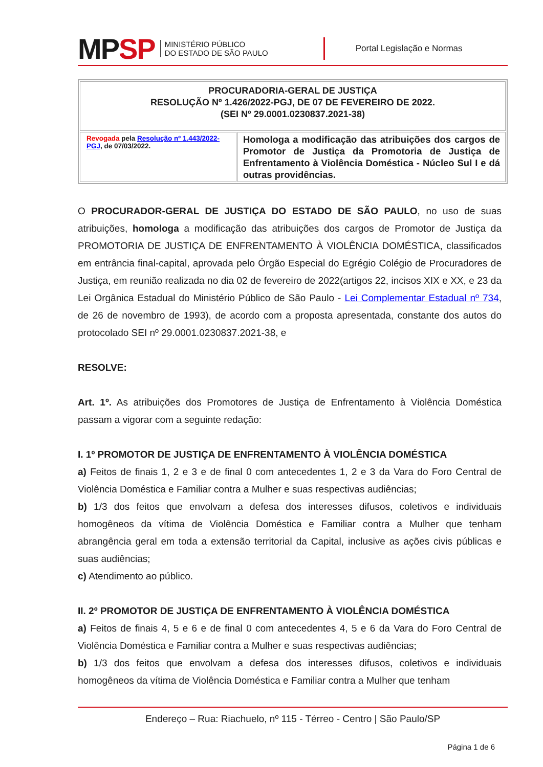MPSP
MINISTÉRIO PÚBLICO
DO ESTADO DE SÃO PAULO
Portal Legislação e Normas
| PROCURADORIA-GERAL DE JUSTIÇA RESOLUÇÃO Nº 1.426/2022-PGJ, DE 07 DE FEVEREIRO DE 2022. (SEI Nº 29.0001.0230837.2021-38) | |
| Revogada pela Resolução nº 1.443/2022-PGJ , de 07/03/2022. | Homologa a modificação das atribuições dos cargos de Promotor de Justiça da Promotoria de Justiça de Enfrentamento à Violência Doméstica - Núcleo Sul I e dá outras providências. |
O PROCURADOR-GERAL DE JUSTIÇA DO ESTADO DE SÃO PAULO, no uso de suas atribuições, homologa a modificação das atribuições dos cargos de Promotor de Justiça da PROMOTORIA DE JUSTIÇA DE ENFRENTAMENTO À VIOLÊNCIA DOMÉSTICA, classificados em entrância final-capital, aprovada pelo Órgão Especial do Egrégio Colégio de Procuradores de Justiça, em reunião realizada no dia 02 de fevereiro de 2022(artigos 22, incisos XIX e XX, e 23 da Lei Orgânica Estadual do Ministério Público de São Paulo - Lei Complementar Estadual nº 734, de 26 de novembro de 1993), de acordo com a proposta apresentada, constante dos autos do protocolado SEI nº 29.0001.0230837.2021-38, e
RESOLVE:
Art. 1º. As atribuições dos Promotores de Justiça de Enfrentamento à Violência Doméstica passam a vigorar com a seguinte redação:
I. 1º PROMOTOR DE JUSTIÇA DE ENFRENTAMENTO À VIOLÊNCIA DOMÉSTICA
a) Feitos de finais 1, 2 e 3 e de final 0 com antecedentes 1, 2 e 3 da Vara do Foro Central de Violência Doméstica e Familiar contra a Mulher e suas respectivas audiências;
b) 1/3 dos feitos que envolvam a defesa dos interesses difusos, coletivos e individuais homogêneos da vítima de Violência Doméstica e Familiar contra a Mulher que tenham abrangência geral em toda a extensão territorial da Capital, inclusive as ações civis públicas e suas audiências;
c) Atendimento ao público.
II. 2º PROMOTOR DE JUSTIÇA DE ENFRENTAMENTO À VIOLÊNCIA DOMÉSTICA
a) Feitos de finais 4, 5 e 6 e de final 0 com antecedentes 4, 5 e 6 da Vara do Foro Central de Violência Doméstica e Familiar contra a Mulher e suas respectivas audiências;
b) 1/3 dos feitos que envolvam a defesa dos interesses difusos, coletivos e individuais homogêneos da vítima de Violência Doméstica e Familiar contra a Mulher que tenham
Endereço – Rua: Riachuelo, nº 115 - Térreo - Centro | São Paulo/SP
Página 1 de 6